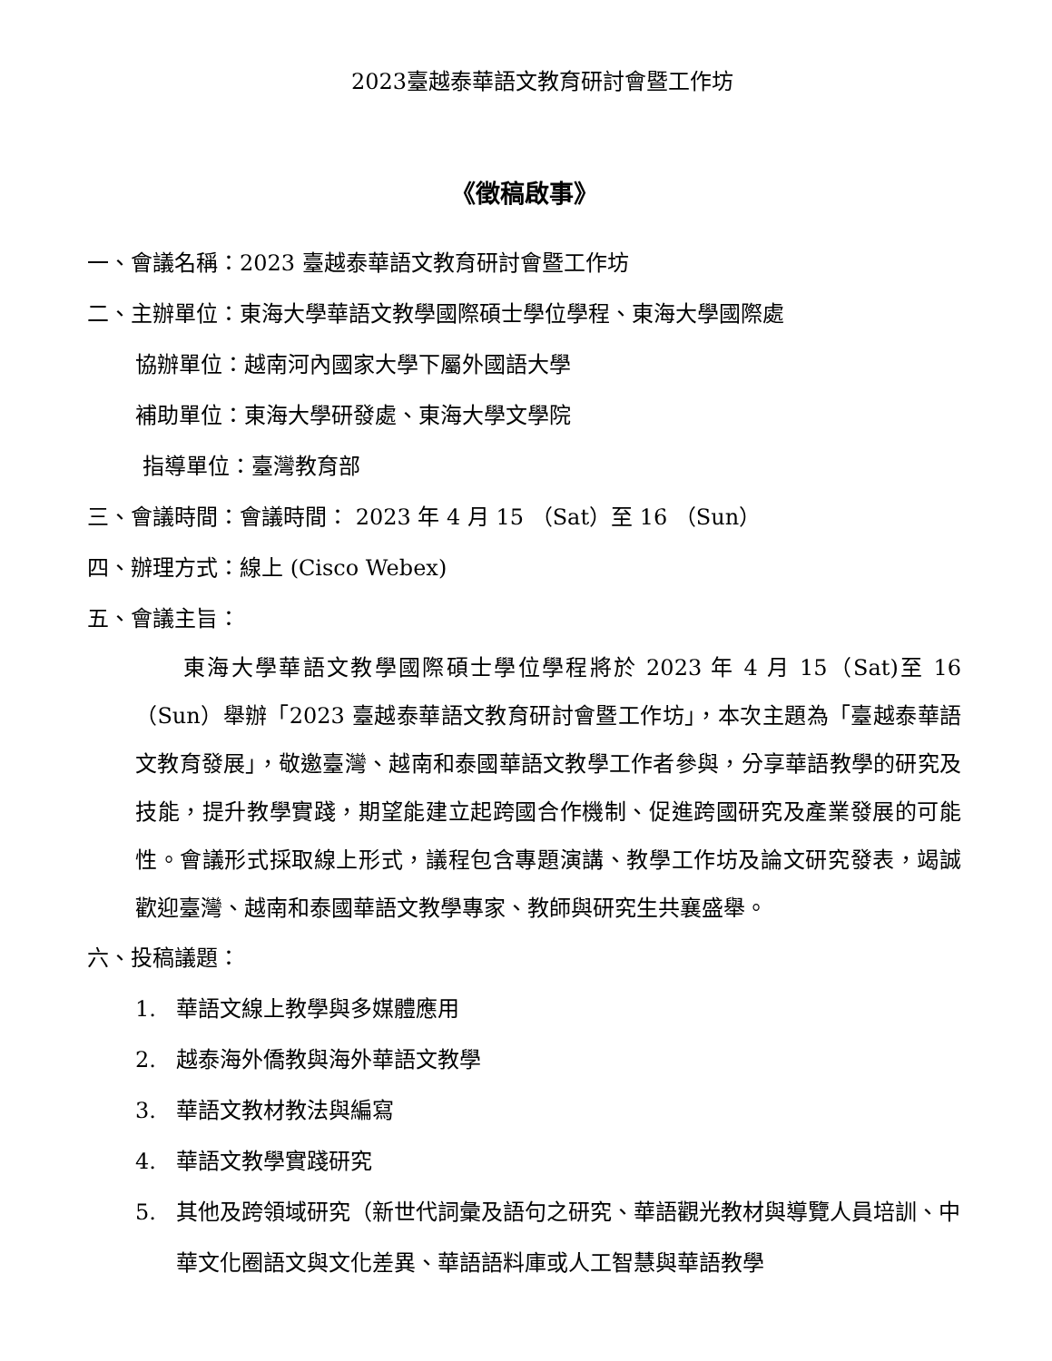2023臺越泰華語文教育研討會暨工作坊
《徵稿啟事》
一、會議名稱：2023 臺越泰華語文教育研討會暨工作坊
二、主辦單位：東海大學華語文教學國際碩士學位學程、東海大學國際處
協辦單位：越南河內國家大學下屬外國語大學
補助單位：東海大學研發處、東海大學文學院
指導單位：臺灣教育部
三、會議時間：會議時間： 2023 年 4 月 15 （Sat）至 16 （Sun）
四、辦理方式：線上 (Cisco Webex)
五、會議主旨：
東海大學華語文教學國際碩士學位學程將於 2023 年 4 月 15（Sat)至 16（Sun）舉辦「2023 臺越泰華語文教育研討會暨工作坊」，本次主題為「臺越泰華語文教育發展」，敬邀臺灣、越南和泰國華語文教學工作者參與，分享華語教學的研究及技能，提升教學實踐，期望能建立起跨國合作機制、促進跨國研究及產業發展的可能性。會議形式採取線上形式，議程包含專題演講、教學工作坊及論文研究發表，竭誠歡迎臺灣、越南和泰國華語文教學專家、教師與研究生共襄盛舉。
六、投稿議題：
1. 華語文線上教學與多媒體應用
2. 越泰海外僑教與海外華語文教學
3. 華語文教材教法與編寫
4. 華語文教學實踐研究
5. 其他及跨領域研究（新世代詞彙及語句之研究、華語觀光教材與導覽人員培訓、中華文化圈語文與文化差異、華語語料庫或人工智慧與華語教學